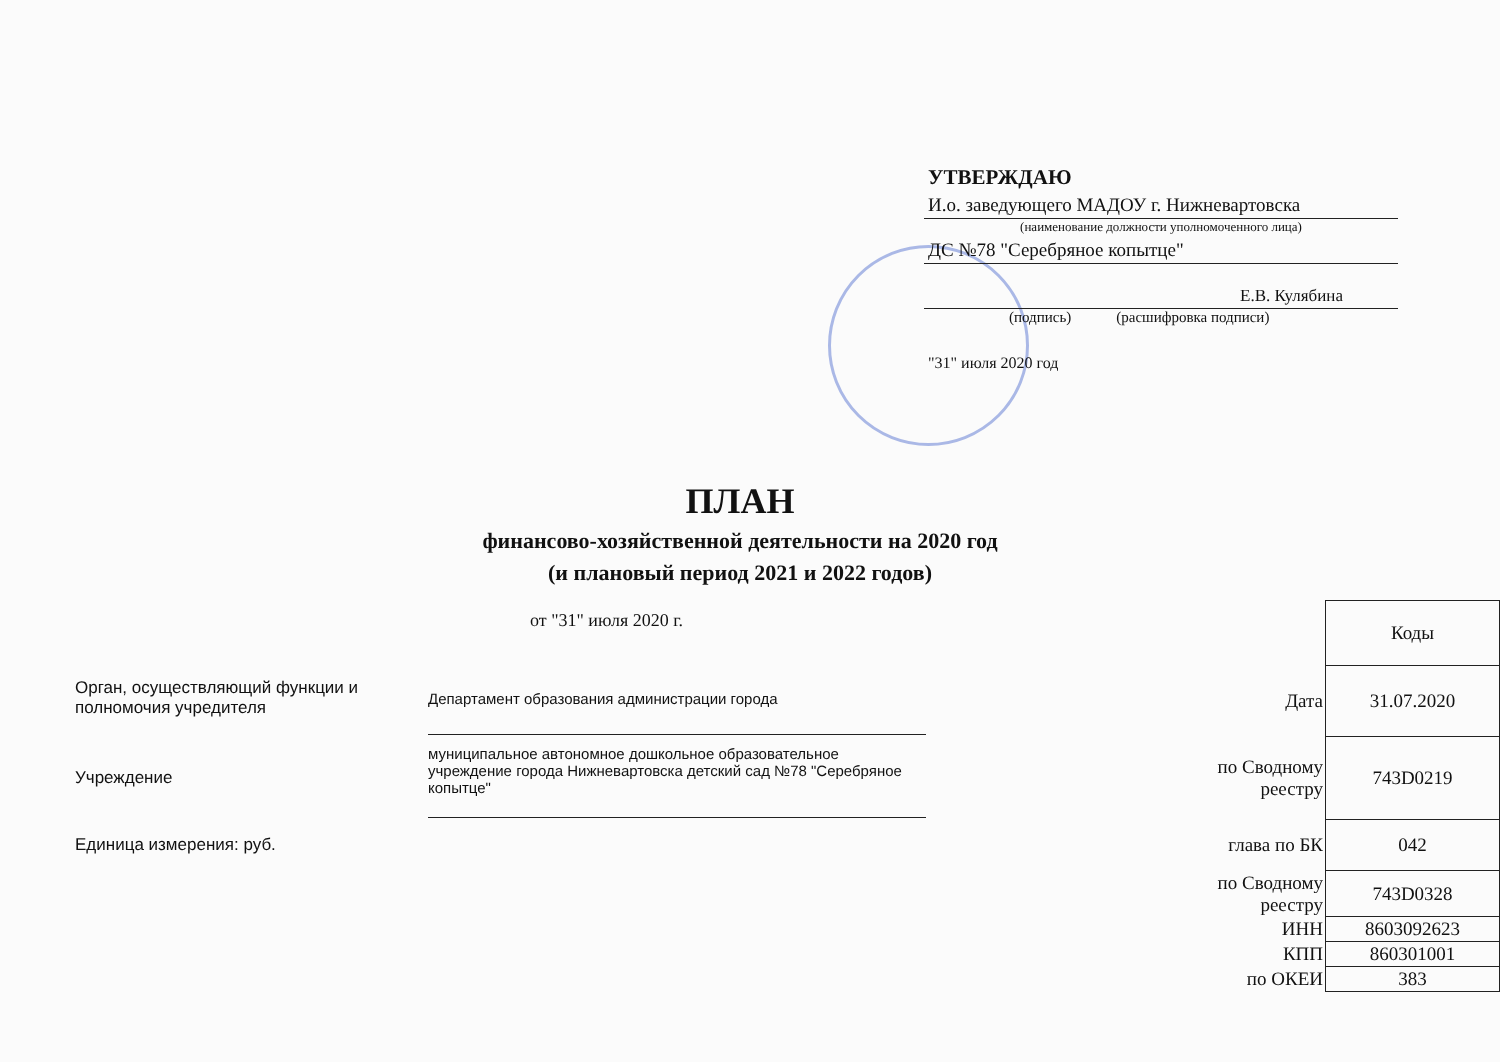УТВЕРЖДАЮ
И.о. заведующего МАДОУ г. Нижневартовска
(наименование должности уполномоченного лица)
ДС №78 "Серебряное копытце"
Е.В. Кулябина
(подпись) (расшифровка подписи)
"31" июля 2020 год
ПЛАН
финансово-хозяйственной деятельности на 2020 год
(и плановый период 2021 и 2022 годов)
от "31" июля 2020 г.
Орган, осуществляющий функции и
полномочия учредителя
Департамент образования администрации города
Учреждение
муниципальное автономное дошкольное образовательное учреждение города Нижневартовска детский сад №78 "Серебряное копытце"
Единица измерения: руб.
| | Коды |
| Дата | 31.07.2020 |
| по Сводному реестру | 743D0219 |
| глава по БК | 042 |
| по Сводному реестру | 743D0328 |
| ИНН | 8603092623 |
| КПП | 860301001 |
| по ОКЕИ | 383 |